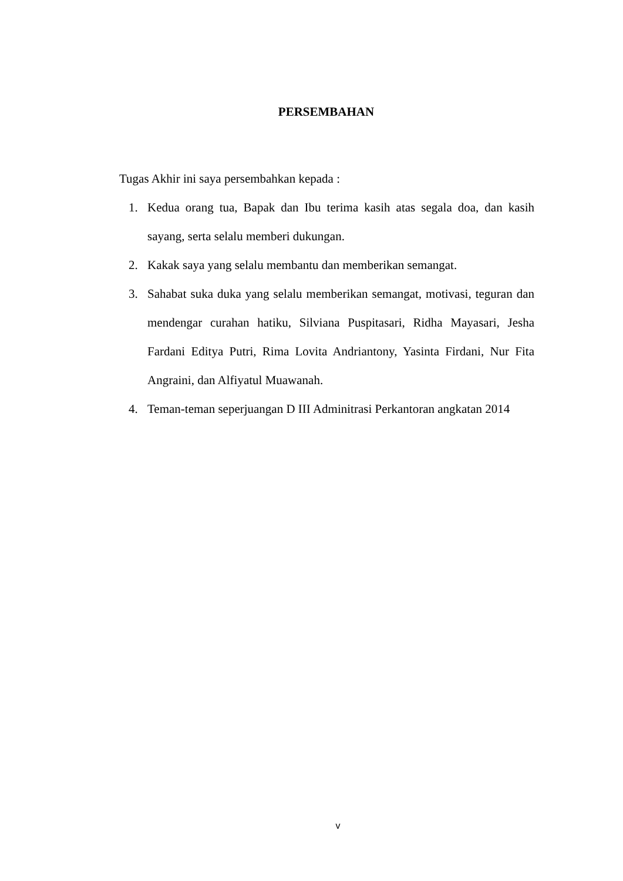PERSEMBAHAN
Tugas Akhir ini saya persembahkan kepada :
1. Kedua orang tua, Bapak dan Ibu terima kasih atas segala doa, dan kasih sayang, serta selalu memberi dukungan.
2. Kakak saya yang selalu membantu dan memberikan semangat.
3. Sahabat suka duka yang selalu memberikan semangat, motivasi, teguran dan mendengar curahan hatiku, Silviana Puspitasari, Ridha Mayasari, Jesha Fardani Editya Putri, Rima Lovita Andriantony, Yasinta Firdani, Nur Fita Angraini, dan Alfiyatul Muawanah.
4. Teman-teman seperjuangan D III Adminitrasi Perkantoran angkatan 2014
v